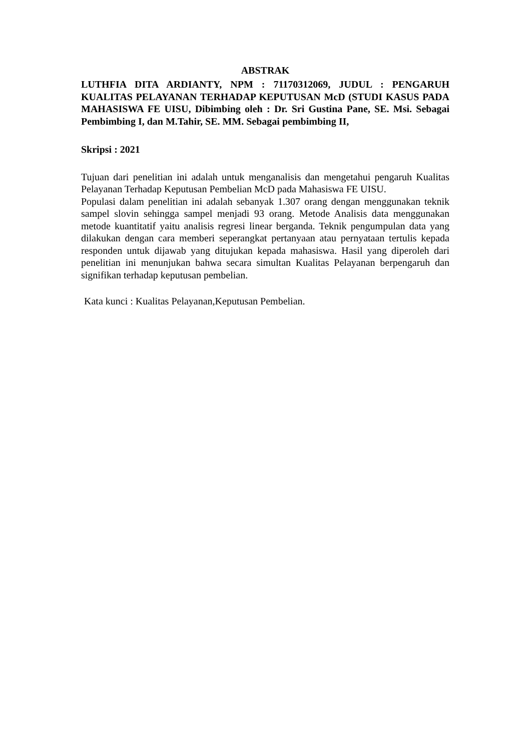ABSTRAK
LUTHFIA DITA ARDIANTY, NPM : 71170312069, JUDUL : PENGARUH KUALITAS PELAYANAN TERHADAP KEPUTUSAN McD (STUDI KASUS PADA MAHASISWA FE UISU, Dibimbing oleh : Dr. Sri Gustina Pane, SE. Msi. Sebagai Pembimbing I, dan M.Tahir, SE. MM. Sebagai pembimbing II,
Skripsi : 2021
Tujuan dari penelitian ini adalah untuk menganalisis dan mengetahui pengaruh Kualitas Pelayanan Terhadap Keputusan Pembelian McD pada Mahasiswa FE UISU.
Populasi dalam penelitian ini adalah sebanyak 1.307 orang dengan menggunakan teknik sampel slovin sehingga sampel menjadi 93 orang. Metode Analisis data menggunakan metode kuantitatif yaitu analisis regresi linear berganda. Teknik pengumpulan data yang dilakukan dengan cara memberi seperangkat pertanyaan atau pernyataan tertulis kepada responden untuk dijawab yang ditujukan kepada mahasiswa. Hasil yang diperoleh dari penelitian ini menunjukan bahwa secara simultan Kualitas Pelayanan berpengaruh dan signifikan terhadap keputusan pembelian.
Kata kunci : Kualitas Pelayanan,Keputusan Pembelian.